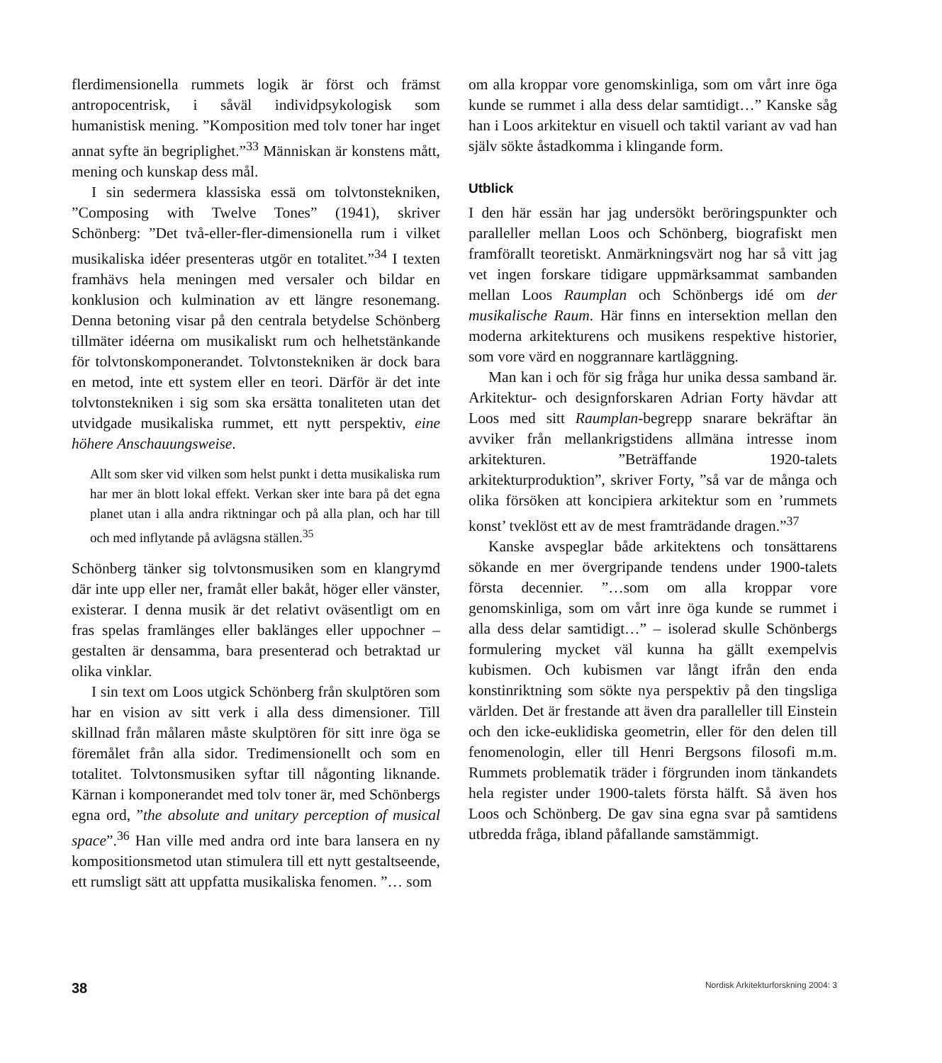flerdimensionella rummets logik är först och främst antropocentrisk, i såväl individpsykologisk som humanistisk mening. ”Komposition med tolv toner har inget annat syfte än begriplighet.”<sup>33</sup> Människan är konstens mått, mening och kunskap dess mål.
I sin sedermera klassiska essä om tolvtonstekniken, ”Composing with Twelve Tones” (1941), skriver Schönberg: ”Det två-eller-fler-dimensionella rum i vilket musikaliska idéer presenteras utgör en totalitet.”<sup>34</sup> I texten framhävs hela meningen med versaler och bildar en konklusion och kulmination av ett längre resonemang. Denna betoning visar på den centrala betydelse Schönberg tillmäter idéerna om musikaliskt rum och helhetstänkande för tolvtonskomponerandet. Tolvtonstekniken är dock bara en metod, inte ett system eller en teori. Därför är det inte tolvtonstekniken i sig som ska ersätta tonaliteten utan det utvidgade musikaliska rummet, ett nytt perspektiv, eine höhere Anschauungsweise.
Allt som sker vid vilken som helst punkt i detta musikaliska rum har mer än blott lokal effekt. Verkan sker inte bara på det egna planet utan i alla andra riktningar och på alla plan, och har till och med inflytande på avlägsna ställen.<sup>35</sup>
Schönberg tänker sig tolvtonsmusiken som en klangrymd där inte upp eller ner, framåt eller bakåt, höger eller vänster, existerar. I denna musik är det relativt oväsentligt om en fras spelas framlänges eller baklänges eller uppochner – gestalten är densamma, bara presenterad och betraktad ur olika vinklar.
I sin text om Loos utgick Schönberg från skulptören som har en vision av sitt verk i alla dess dimensioner. Till skillnad från målaren måste skulptören för sitt inre öga se föremålet från alla sidor. Tredimensionellt och som en totalitet. Tolvtonsmusiken syftar till någonting liknande. Kärnan i komponerandet med tolv toner är, med Schönbergs egna ord, ”the absolute and unitary perception of musical space”.<sup>36</sup> Han ville med andra ord inte bara lansera en ny kompositionsmetod utan stimulera till ett nytt gestaltseende, ett rumsligt sätt att uppfatta musikaliska fenomen. ”… som
om alla kroppar vore genomskinliga, som om vårt inre öga kunde se rummet i alla dess delar samtidigt…” Kanske såg han i Loos arkitektur en visuell och taktil variant av vad han själv sökte åstadkomma i klingande form.
Utblick
I den här essän har jag undersökt beröringspunkter och paralleller mellan Loos och Schönberg, biografiskt men framförallt teoretiskt. Anmärkningsvärt nog har så vitt jag vet ingen forskare tidigare uppmärksammat sambanden mellan Loos Raumplan och Schönbergs idé om der musikalische Raum. Här finns en intersektion mellan den moderna arkitekturens och musikens respektive historier, som vore värd en noggrannare kartläggning.
Man kan i och för sig fråga hur unika dessa samband är. Arkitektur- och designforskaren Adrian Forty hävdar att Loos med sitt Raumplan-begrepp snarare bekräftar än avviker från mellankrigstidens allmäna intresse inom arkitekturen. ”Beträffande 1920-talets arkitekturproduktion”, skriver Forty, ”så var de många och olika försöken att koncipiera arkitektur som en ’rummets konst’ tveklöst ett av de mest framträdande dragen.”<sup>37</sup>
Kanske avspeglar både arkitektens och tonsättarens sökande en mer övergripande tendens under 1900-talets första decennier. ”…som om alla kroppar vore genomskinliga, som om vårt inre öga kunde se rummet i alla dess delar samtidigt…” – isolerad skulle Schönbergs formulering mycket väl kunna ha gällt exempelvis kubismen. Och kubismen var långt ifrån den enda konstinriktning som sökte nya perspektiv på den tingsliga världen. Det är frestande att även dra paralleller till Einstein och den icke-euklidiska geometrin, eller för den delen till fenomenologin, eller till Henri Bergsons filosofi m.m. Rummets problematik träder i förgrunden inom tänkandets hela register under 1900-talets första hälft. Så även hos Loos och Schönberg. De gav sina egna svar på samtidens utbredda fråga, ibland påfallande samstämmigt.
38 Nordisk Arkitekturforskning 2004: 3